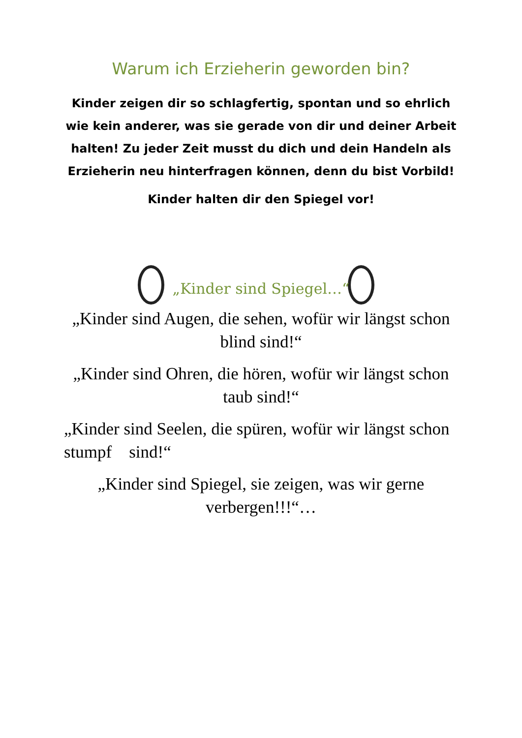Warum ich Erzieherin geworden bin?
Kinder zeigen dir so schlagfertig, spontan und so ehrlich wie kein anderer, was sie gerade von dir und deiner Arbeit halten! Zu jeder Zeit musst du dich und dein Handeln als Erzieherin neu hinterfragen können, denn du bist Vorbild!
Kinder halten dir den Spiegel vor!
„Kinder sind Spiegel…“
„Kinder sind Augen, die sehen, wofür wir längst schon blind sind!“
„Kinder sind Ohren, die hören, wofür wir längst schon taub sind!“
„Kinder sind Seelen, die spüren, wofür wir längst schon stumpf sind!“
„Kinder sind Spiegel, sie zeigen, was wir gerne verbergen!!!“…